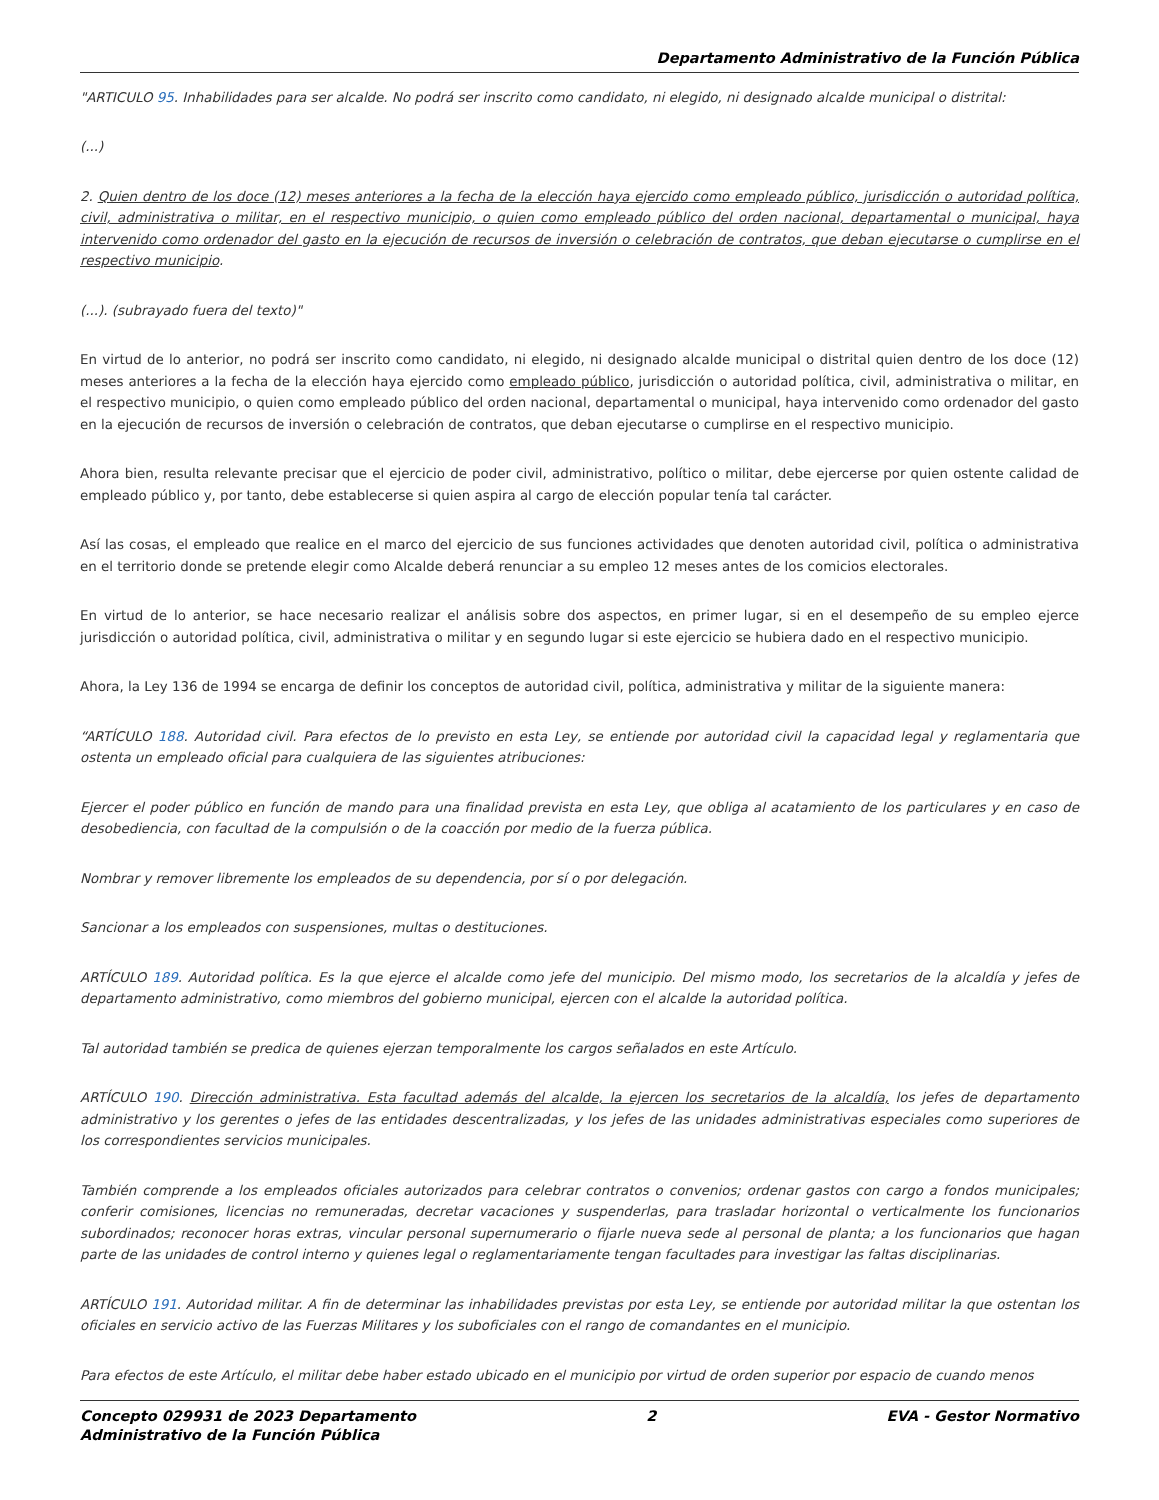Departamento Administrativo de la Función Pública
"ARTICULO 95. Inhabilidades para ser alcalde. No podrá ser inscrito como candidato, ni elegido, ni designado alcalde municipal o distrital:
(...)
2. Quien dentro de los doce (12) meses anteriores a la fecha de la elección haya ejercido como empleado público, jurisdicción o autoridad política, civil, administrativa o militar, en el respectivo municipio, o quien como empleado público del orden nacional, departamental o municipal, haya intervenido como ordenador del gasto en la ejecución de recursos de inversión o celebración de contratos, que deban ejecutarse o cumplirse en el respectivo municipio.
(...). (subrayado fuera del texto)"
En virtud de lo anterior, no podrá ser inscrito como candidato, ni elegido, ni designado alcalde municipal o distrital quien dentro de los doce (12) meses anteriores a la fecha de la elección haya ejercido como empleado público, jurisdicción o autoridad política, civil, administrativa o militar, en el respectivo municipio, o quien como empleado público del orden nacional, departamental o municipal, haya intervenido como ordenador del gasto en la ejecución de recursos de inversión o celebración de contratos, que deban ejecutarse o cumplirse en el respectivo municipio.
Ahora bien, resulta relevante precisar que el ejercicio de poder civil, administrativo, político o militar, debe ejercerse por quien ostente calidad de empleado público y, por tanto, debe establecerse si quien aspira al cargo de elección popular tenía tal carácter.
Así las cosas, el empleado que realice en el marco del ejercicio de sus funciones actividades que denoten autoridad civil, política o administrativa en el territorio donde se pretende elegir como Alcalde deberá renunciar a su empleo 12 meses antes de los comicios electorales.
En virtud de lo anterior, se hace necesario realizar el análisis sobre dos aspectos, en primer lugar, si en el desempeño de su empleo ejerce jurisdicción o autoridad política, civil, administrativa o militar y en segundo lugar si este ejercicio se hubiera dado en el respectivo municipio.
Ahora, la Ley 136 de 1994 se encarga de definir los conceptos de autoridad civil, política, administrativa y militar de la siguiente manera:
“ARTÍCULO 188. Autoridad civil. Para efectos de lo previsto en esta Ley, se entiende por autoridad civil la capacidad legal y reglamentaria que ostenta un empleado oficial para cualquiera de las siguientes atribuciones:
Ejercer el poder público en función de mando para una finalidad prevista en esta Ley, que obliga al acatamiento de los particulares y en caso de desobediencia, con facultad de la compulsión o de la coacción por medio de la fuerza pública.
Nombrar y remover libremente los empleados de su dependencia, por sí o por delegación.
Sancionar a los empleados con suspensiones, multas o destituciones.
ARTÍCULO 189. Autoridad política. Es la que ejerce el alcalde como jefe del municipio. Del mismo modo, los secretarios de la alcaldía y jefes de departamento administrativo, como miembros del gobierno municipal, ejercen con el alcalde la autoridad política.
Tal autoridad también se predica de quienes ejerzan temporalmente los cargos señalados en este Artículo.
ARTÍCULO 190. Dirección administrativa. Esta facultad además del alcalde, la ejercen los secretarios de la alcaldía, los jefes de departamento administrativo y los gerentes o jefes de las entidades descentralizadas, y los jefes de las unidades administrativas especiales como superiores de los correspondientes servicios municipales.
También comprende a los empleados oficiales autorizados para celebrar contratos o convenios; ordenar gastos con cargo a fondos municipales; conferir comisiones, licencias no remuneradas, decretar vacaciones y suspenderlas, para trasladar horizontal o verticalmente los funcionarios subordinados; reconocer horas extras, vincular personal supernumerario o fijarle nueva sede al personal de planta; a los funcionarios que hagan parte de las unidades de control interno y quienes legal o reglamentariamente tengan facultades para investigar las faltas disciplinarias.
ARTÍCULO 191. Autoridad militar. A fin de determinar las inhabilidades previstas por esta Ley, se entiende por autoridad militar la que ostentan los oficiales en servicio activo de las Fuerzas Militares y los suboficiales con el rango de comandantes en el municipio.
Para efectos de este Artículo, el militar debe haber estado ubicado en el municipio por virtud de orden superior por espacio de cuando menos
Concepto 029931 de 2023 Departamento
Administrativo de la Función Pública
2 EVA - Gestor Normativo